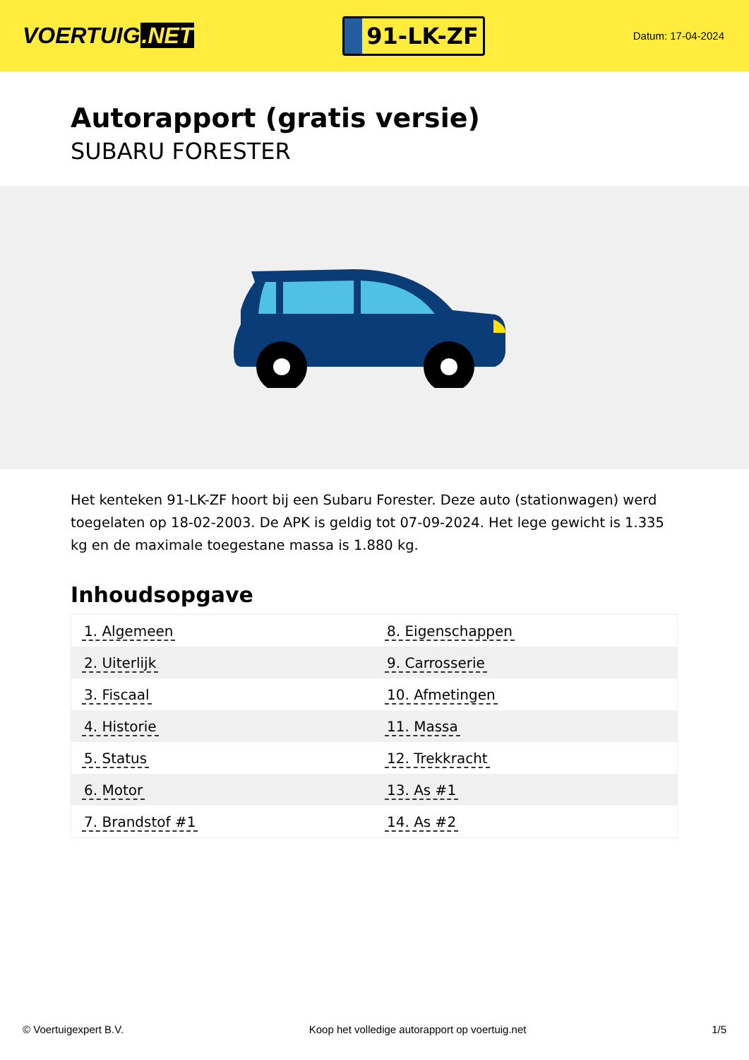VOERTUIG.NET
91-LK-ZF
Datum: 17-04-2024
Autorapport (gratis versie)
SUBARU FORESTER
Het kenteken 91-LK-ZF hoort bij een Subaru Forester. Deze auto (stationwagen) werd toegelaten op 18-02-2003. De APK is geldig tot 07-09-2024. Het lege gewicht is 1.335 kg en de maximale toegestane massa is 1.880 kg.
Inhoudsopgave
| 1. Algemeen | 8. Eigenschappen |
| 2. Uiterlijk | 9. Carrosserie |
| 3. Fiscaal | 10. Afmetingen |
| 4. Historie | 11. Massa |
| 5. Status | 12. Trekkracht |
| 6. Motor | 13. As #1 |
| 7. Brandstof #1 | 14. As #2 |
© Voertuigexpert B.V. Koop het volledige autorapport op voertuig.net
1/5